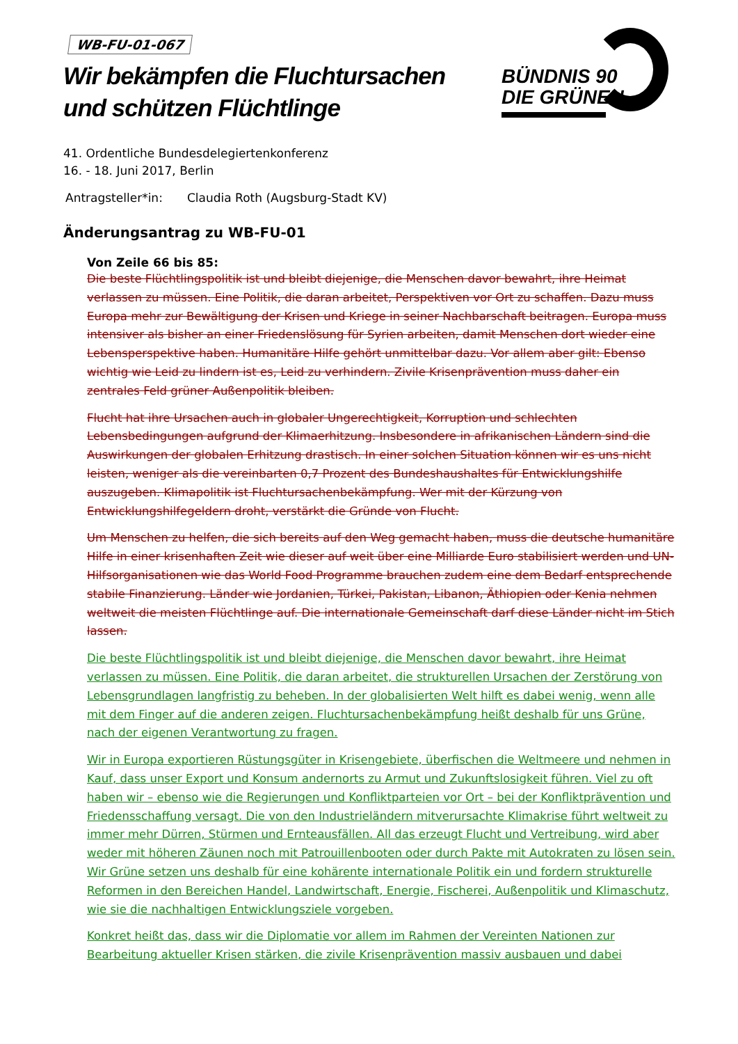WB-FU-01-067
Wir bekämpfen die Fluchtursachen und schützen Flüchtlinge
BÜNDNIS 90
DIE GRÜNEN
41. Ordentliche Bundesdelegiertenkonferenz
16. - 18. Juni 2017, Berlin
Antragsteller*in: Claudia Roth (Augsburg-Stadt KV)
Änderungsantrag zu WB-FU-01
Von Zeile 66 bis 85:
Die beste Flüchtlingspolitik ist und bleibt diejenige, die Menschen davor bewahrt, ihre Heimat verlassen zu müssen. Eine Politik, die daran arbeitet, Perspektiven vor Ort zu schaffen. Dazu muss Europa mehr zur Bewältigung der Krisen und Kriege in seiner Nachbarschaft beitragen. Europa muss intensiver als bisher an einer Friedenslösung für Syrien arbeiten, damit Menschen dort wieder eine Lebensperspektive haben. Humanitäre Hilfe gehört unmittelbar dazu. Vor allem aber gilt: Ebenso wichtig wie Leid zu lindern ist es, Leid zu verhindern. Zivile Krisenprävention muss daher ein zentrales Feld grüner Außenpolitik bleiben.
Flucht hat ihre Ursachen auch in globaler Ungerechtigkeit, Korruption und schlechten Lebensbedingungen aufgrund der Klimaerhitzung. Insbesondere in afrikanischen Ländern sind die Auswirkungen der globalen Erhitzung drastisch. In einer solchen Situation können wir es uns nicht leisten, weniger als die vereinbarten 0,7 Prozent des Bundeshaushaltes für Entwicklungshilfe auszugeben. Klimapolitik ist Fluchtursachenbekämpfung. Wer mit der Kürzung von Entwicklungshilfegeldern droht, verstärkt die Gründe von Flucht.
Um Menschen zu helfen, die sich bereits auf den Weg gemacht haben, muss die deutsche humanitäre Hilfe in einer krisenhaften Zeit wie dieser auf weit über eine Milliarde Euro stabilisiert werden und UN-Hilfsorganisationen wie das World Food Programme brauchen zudem eine dem Bedarf entsprechende stabile Finanzierung. Länder wie Jordanien, Türkei, Pakistan, Libanon, Äthiopien oder Kenia nehmen weltweit die meisten Flüchtlinge auf. Die internationale Gemeinschaft darf diese Länder nicht im Stich lassen.
Die beste Flüchtlingspolitik ist und bleibt diejenige, die Menschen davor bewahrt, ihre Heimat verlassen zu müssen. Eine Politik, die daran arbeitet, die strukturellen Ursachen der Zerstörung von Lebensgrundlagen langfristig zu beheben. In der globalisierten Welt hilft es dabei wenig, wenn alle mit dem Finger auf die anderen zeigen. Fluchtursachenbekämpfung heißt deshalb für uns Grüne, nach der eigenen Verantwortung zu fragen.
Wir in Europa exportieren Rüstungsgüter in Krisengebiete, überfischen die Weltmeere und nehmen in Kauf, dass unser Export und Konsum andernorts zu Armut und Zukunftslosigkeit führen. Viel zu oft haben wir – ebenso wie die Regierungen und Konfliktparteien vor Ort – bei der Konfliktprävention und Friedensschaffung versagt. Die von den Industrieländern mitverursachte Klimakrise führt weltweit zu immer mehr Dürren, Stürmen und Ernteausfällen. All das erzeugt Flucht und Vertreibung, wird aber weder mit höheren Zäunen noch mit Patrouillenbooten oder durch Pakte mit Autokraten zu lösen sein. Wir Grüne setzen uns deshalb für eine kohärente internationale Politik ein und fordern strukturelle Reformen in den Bereichen Handel, Landwirtschaft, Energie, Fischerei, Außenpolitik und Klimaschutz, wie sie die nachhaltigen Entwicklungsziele vorgeben.
Konkret heißt das, dass wir die Diplomatie vor allem im Rahmen der Vereinten Nationen zur Bearbeitung aktueller Krisen stärken, die zivile Krisenprävention massiv ausbauen und dabei